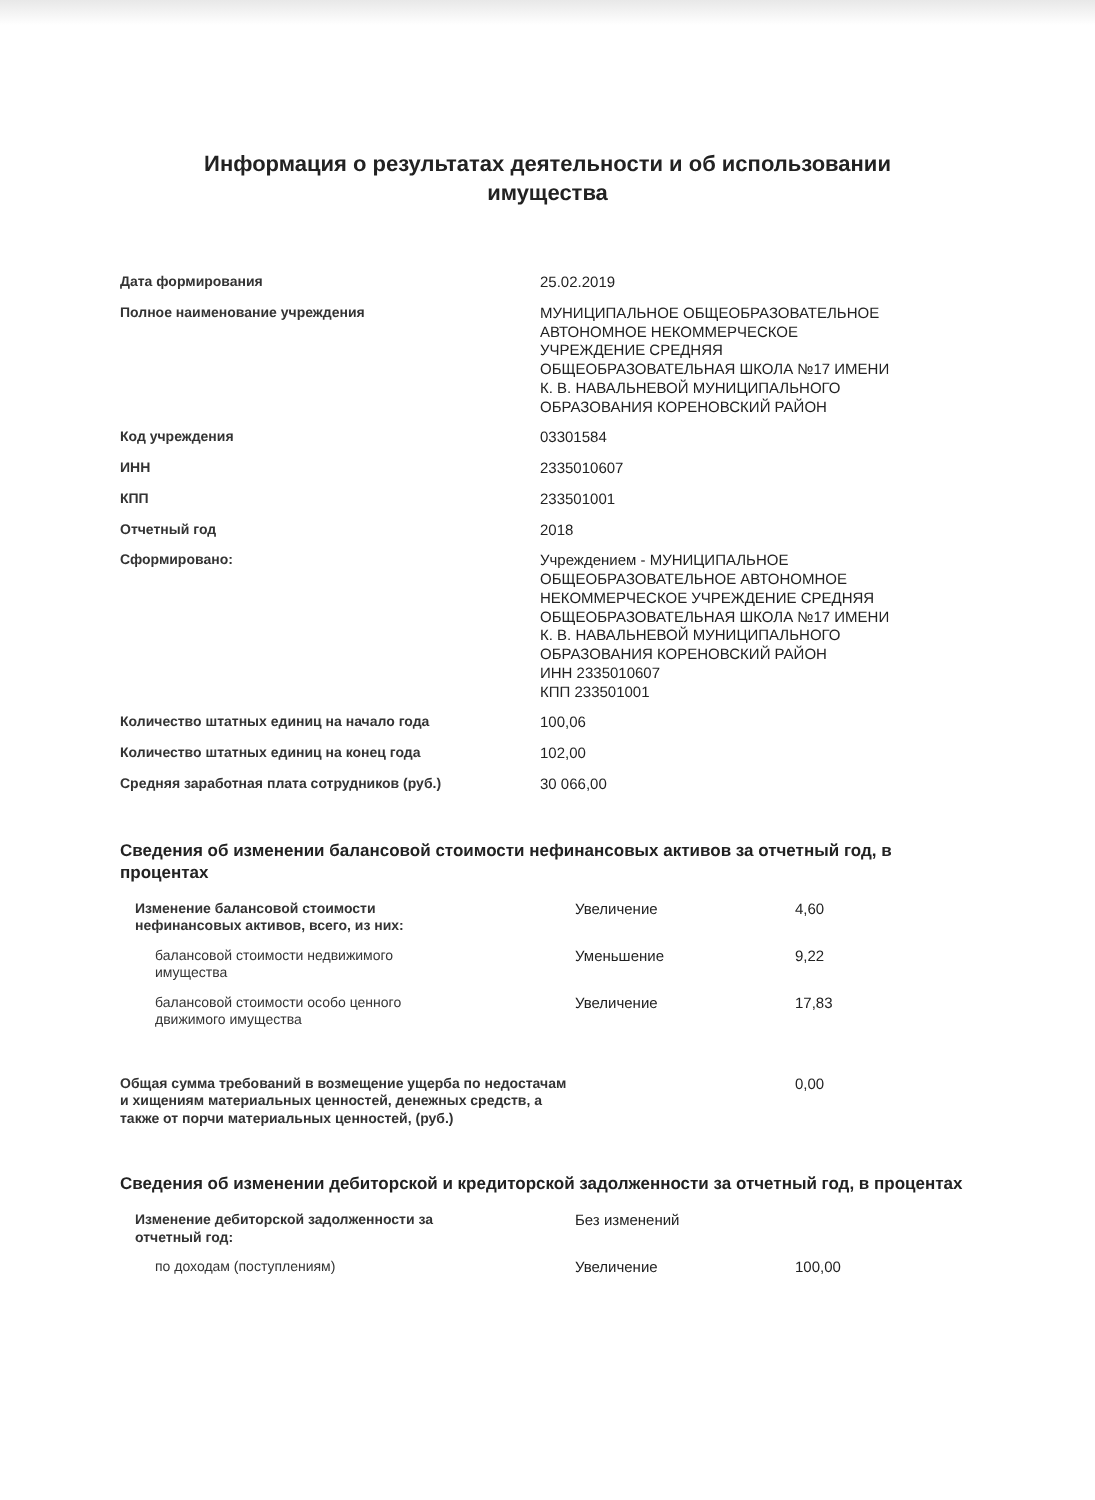Информация о результатах деятельности и об использовании
имущества
| Дата формирования | 25.02.2019 |
| Полное наименование учреждения | МУНИЦИПАЛЬНОЕ ОБЩЕОБРАЗОВАТЕЛЬНОЕ АВТОНОМНОЕ НЕКОММЕРЧЕСКОЕ УЧРЕЖДЕНИЕ СРЕДНЯЯ ОБЩЕОБРАЗОВАТЕЛЬНАЯ ШКОЛА №17 ИМЕНИ К. В. НАВАЛЬНЕВОЙ МУНИЦИПАЛЬНОГО ОБРАЗОВАНИЯ КОРЕНОВСКИЙ РАЙОН |
| Код учреждения | 03301584 |
| ИНН | 2335010607 |
| КПП | 233501001 |
| Отчетный год | 2018 |
| Сформировано: | Учреждением - МУНИЦИПАЛЬНОЕ ОБЩЕОБРАЗОВАТЕЛЬНОЕ АВТОНОМНОЕ НЕКОММЕРЧЕСКОЕ УЧРЕЖДЕНИЕ СРЕДНЯЯ ОБЩЕОБРАЗОВАТЕЛЬНАЯ ШКОЛА №17 ИМЕНИ К. В. НАВАЛЬНЕВОЙ МУНИЦИПАЛЬНОГО ОБРАЗОВАНИЯ КОРЕНОВСКИЙ РАЙОН ИНН 2335010607 КПП 233501001 |
| Количество штатных единиц на начало года | 100,06 |
| Количество штатных единиц на конец года | 102,00 |
| Средняя заработная плата сотрудников (руб.) | 30 066,00 |
Сведения об изменении балансовой стоимости нефинансовых активов за отчетный год, в процентах
| Изменение балансовой стоимости нефинансовых активов, всего, из них: | Увеличение | 4,60 |
| балансовой стоимости недвижимого имущества | Уменьшение | 9,22 |
| балансовой стоимости особо ценного движимого имущества | Увеличение | 17,83 |
| Общая сумма требований в возмещение ущерба по недостачам и хищениям материальных ценностей, денежных средств, а также от порчи материальных ценностей, (руб.) | | 0,00 |
Сведения об изменении дебиторской и кредиторской задолженности за отчетный год, в процентах
| Изменение дебиторской задолженности за отчетный год: | Без изменений | |
| по доходам (поступлениям) | Увеличение | 100,00 |